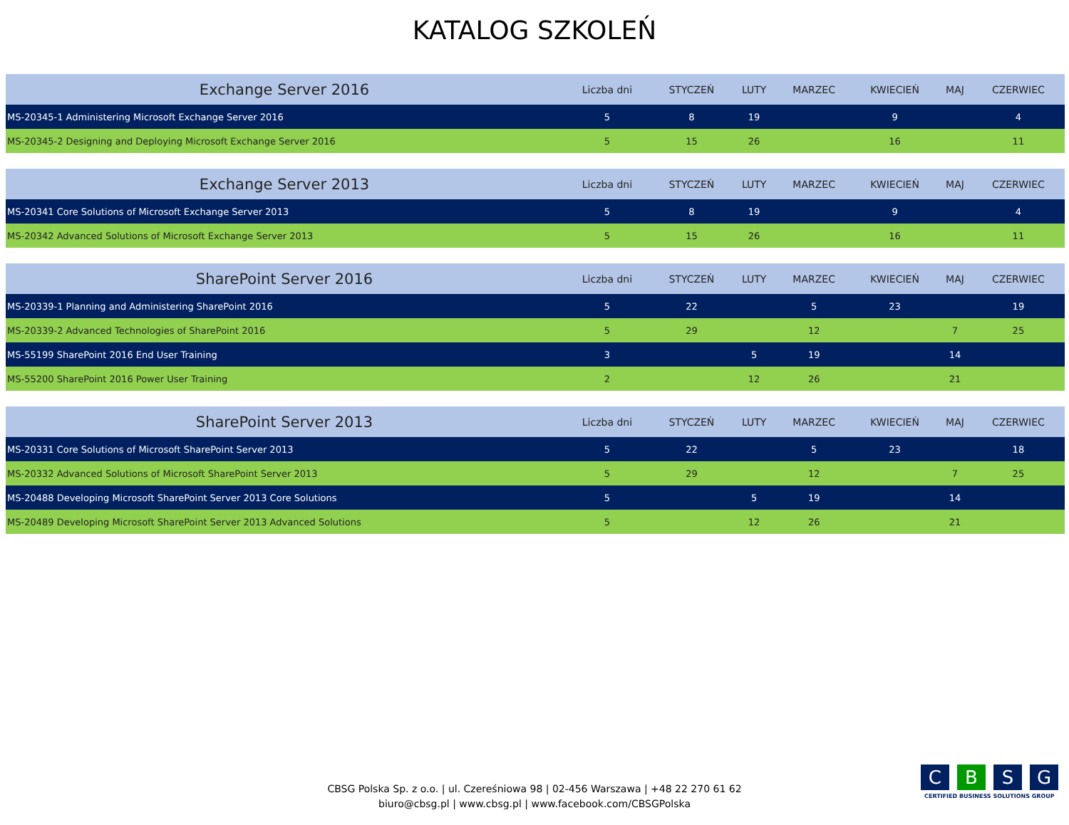KATALOG SZKOLEŃ
| Exchange Server 2016 | Liczba dni | STYCZEŃ | LUTY | MARZEC | KWIECIEŃ | MAJ | CZERWIEC |
| --- | --- | --- | --- | --- | --- | --- | --- |
| MS-20345-1 Administering Microsoft Exchange Server 2016 | 5 | 8 | 19 | | 9 | | 4 |
| MS-20345-2 Designing and Deploying Microsoft Exchange Server 2016 | 5 | 15 | 26 | | 16 | | 11 |
| Exchange Server 2013 | Liczba dni | STYCZEŃ | LUTY | MARZEC | KWIECIEŃ | MAJ | CZERWIEC |
| --- | --- | --- | --- | --- | --- | --- | --- |
| MS-20341 Core Solutions of Microsoft Exchange Server 2013 | 5 | 8 | 19 | | 9 | | 4 |
| MS-20342 Advanced Solutions of Microsoft Exchange Server 2013 | 5 | 15 | 26 | | 16 | | 11 |
| SharePoint Server 2016 | Liczba dni | STYCZEŃ | LUTY | MARZEC | KWIECIEŃ | MAJ | CZERWIEC |
| --- | --- | --- | --- | --- | --- | --- | --- |
| MS-20339-1 Planning and Administering SharePoint 2016 | 5 | 22 | | 5 | 23 | | 19 |
| MS-20339-2 Advanced Technologies of SharePoint 2016 | 5 | 29 | | 12 | | 7 | 25 |
| MS-55199 SharePoint 2016 End User Training | 3 | | 5 | 19 | | 14 | |
| MS-55200 SharePoint 2016 Power User Training | 2 | | 12 | 26 | | 21 | |
| SharePoint Server 2013 | Liczba dni | STYCZEŃ | LUTY | MARZEC | KWIECIEŃ | MAJ | CZERWIEC |
| --- | --- | --- | --- | --- | --- | --- | --- |
| MS-20331 Core Solutions of Microsoft SharePoint Server 2013 | 5 | 22 | | 5 | 23 | | 18 |
| MS-20332 Advanced Solutions of Microsoft SharePoint Server 2013 | 5 | 29 | | 12 | | 7 | 25 |
| MS-20488 Developing Microsoft SharePoint Server 2013 Core Solutions | 5 | | 5 | 19 | | 14 | |
| MS-20489 Developing Microsoft SharePoint Server 2013 Advanced Solutions | 5 | | 12 | 26 | | 21 | |
CBSG Polska Sp. z o.o. | ul. Czereśniowa 98 | 02-456 Warszawa | +48 22 270 61 62
biuro@cbsg.pl | www.cbsg.pl | www.facebook.com/CBSGPolska
C B S G
CERTIFIED BUSINESS SOLUTIONS GROUP